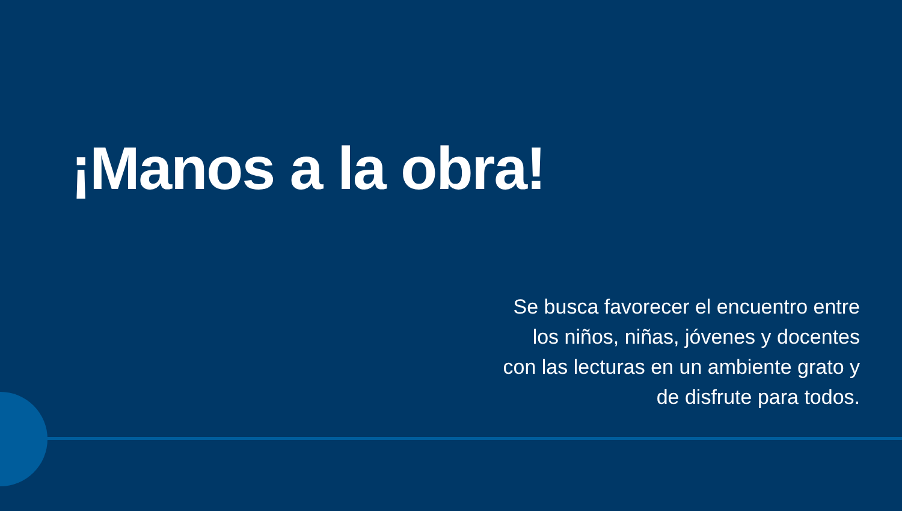¡Manos a la obra!
Se busca favorecer el encuentro entre
los niños, niñas, jóvenes y docentes
con las lecturas en un ambiente grato y
de disfrute para todos.